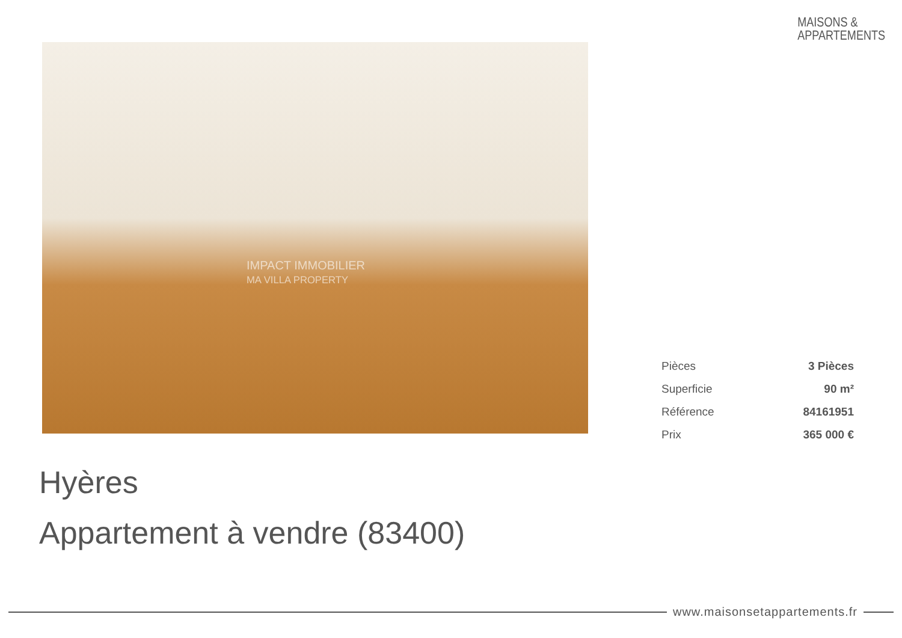MAISONS &
APPARTEMENTS
IMPACT IMMOBILIER
MA VILLA PROPERTY
| Pièces | 3 Pièces |
| Superficie | 90 m² |
| Référence | 84161951 |
| Prix | 365 000 € |
Hyères
Appartement à vendre (83400)
www.maisonsetappartements.fr